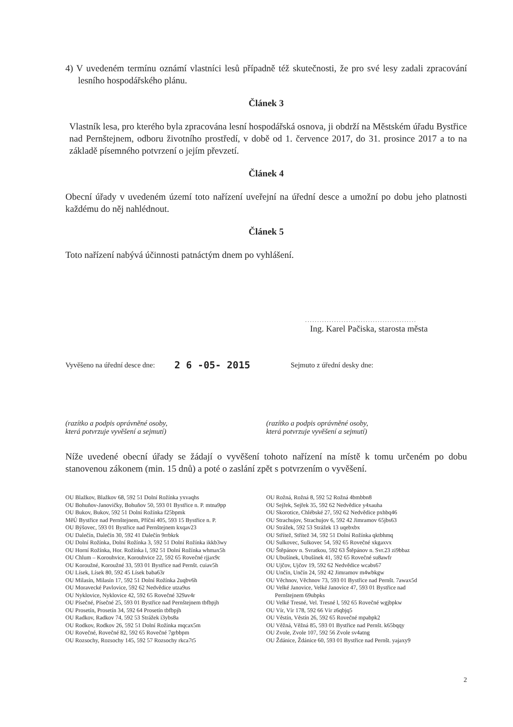4) V uvedeném termínu oznámí vlastníci lesů případně též skutečnosti, že pro své lesy zadali zpracování lesního hospodářského plánu.
Článek 3
Vlastník lesa, pro kterého byla zpracována lesní hospodářská osnova, ji obdrží na Městském úřadu Bystřice nad Pernštejnem, odboru životního prostředí, v době od 1. července 2017, do 31. prosince 2017 a to na základě písemného potvrzení o jejím převzetí.
Článek 4
Obecní úřady v uvedeném území toto nařízení uveřejní na úřední desce a umožní po dobu jeho platnosti každému do něj nahlédnout.
Článek 5
Toto nařízení nabývá účinnosti patnáctým dnem po vyhlášení.
..............................................
Ing. Karel Pačiska, starosta města
Vyvěšeno na úřední desce dne: 2 6 -05- 2015 Sejmuto z úřední desky dne:
(razítko a podpis oprávněné osoby,
která potvrzuje vyvěšení a sejmutí)
(razítko a podpis oprávněné osoby,
která potvrzuje vyvěšení a sejmutí)
Níže uvedené obecní úřady se žádají o vyvěšení tohoto nařízení na místě k tomu určeném po dobu stanovenou zákonem (min. 15 dnů) a poté o zaslání zpět s potvrzením o vyvěšení.
OU Blažkov, Blažkov 68, 592 51 Dolní Rožínka yxvaqhs
OU Bohuňov-Janovičky, Bohuňov 50, 593 01 Bystřice n. P. mtna9pp
OU Bukov, Bukov, 592 51 Dolní Rožínka f25bpmk
MěÚ Bystřice nad Pernštejnem, Příční 405, 593 15 Bystřice n. P.
OU Býšovec, 593 01 Bystřice nad Pernštejnem kxqav23
OU Dalečín, Dalečín 30, 592 41 Dalečín 9rrbkrk
OU Dolní Rožínka, Dolní Rožínka 3, 592 51 Dolní Rožínka ikkb3wy
OU Horní Rožínka, Hor. Rožínka l, 592 51 Dolní Rožínka whmax5h
OU Chlum – Korouhvice, Korouhvice 22, 592 65 Rovečné rjjax9c
OU Koroužné, Koroužné 33, 593 01 Bystřice nad Pernšt. cuiav5h
OU Lísek, Lísek 80, 592 45 Lísek baba63r
OU Milasín, Milasín 17, 592 51 Dolní Rožínka 2uqbv6h
OU Moravecké Pavlovice, 592 62 Nedvědice utza9us
OU Nyklovice, Nyklovice 42, 592 65 Rovečné 329av4r
OU Písečné, Písečné 25, 593 01 Bystřice nad Pernštejnem tbfbpjh
OU Prosetín, Prosetín 34, 592 64 Prosetín tbfbpjh
OU Radkov, Radkov 74, 592 53 Strážek i3ybs8a
OU Rodkov, Rodkov 26, 592 51 Dolní Rožínka mqcax5m
OU Rovečné, Rovečné 82, 592 65 Rovečné 7grbbpm
OU Rozsochy, Rozsochy 145, 592 57 Rozsochy rkca7t5
OU Rožná, Rožná 8, 592 52 Rožná 4bmbbn8
OU Sejřek, Sejřek 35, 592 62 Nedvědice y4xauha
OU Skorotice, Chlébské 27, 592 62 Nedvědice pxhbq46
OU Strachujov, Strachujov 6, 592 42 Jimramov 65jbs63
OU Strážek, 592 53 Strážek 13 uqebxbx
OU Střítež, Střítež 34, 592 51 Dolní Rožínka qktbhmq
OU Sulkovec, Sulkovec 54, 592 65 Rovečné xkgaxvx
OU Štěpánov n. Svratkou, 592 63 Štěpánov n. Svr.23 zi9bbaz
OU Ubušínek, Ubušínek 41, 592 65 Rovečné su8awfr
OU Ujčov, Ujčov 19, 592 62 Nedvědice wcabs67
OU Unčín, Unčín 24, 592 42 Jimramov m4wbkgw
OU Věchnov, Věchnov 73, 593 01 Bystřice nad Pernšt. 7awax5d
OU Velké Janovice, Velké Janovice 47, 593 01 Bystřice nad
Pernštejnem 69ubpks
OU Velké Tresné, Vel. Tresné l, 592 65 Rovečné wgjbpkw
OU Vír, Vír 178, 592 66 Vír z6qbjq5
OU Věstín, Věstín 26, 592 65 Rovečné mpabpk2
OU Věžná, Věžná 85, 593 01 Bystřice nad Pernšt. k65bqqy
OU Zvole, Zvole 107, 592 56 Zvole sv4atng
OU Ždánice, Ždánice 60, 593 01 Bystřice nad Pernšt. yajaxy9
2